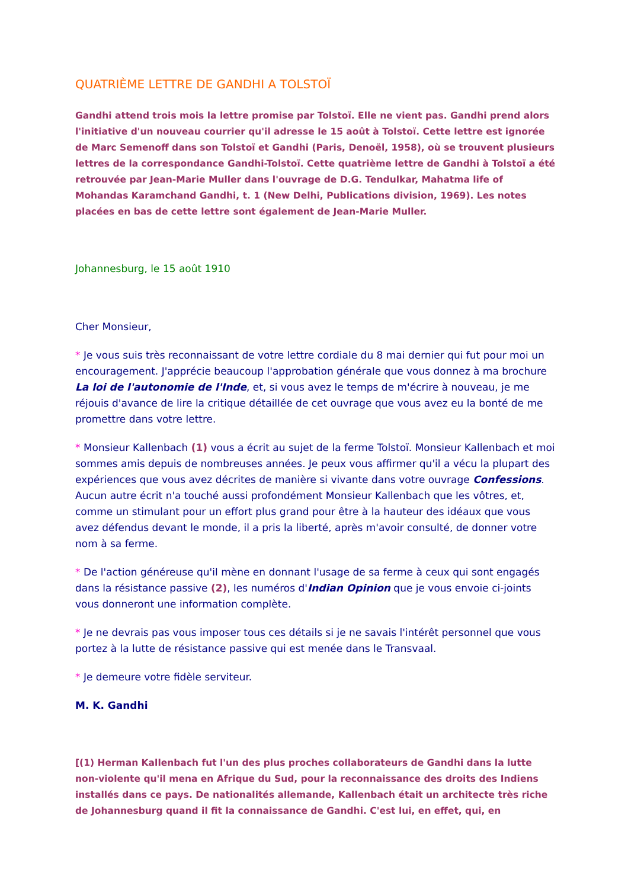QUATRIÈME LETTRE DE GANDHI A TOLSTOÏ
Gandhi attend trois mois la lettre promise par Tolstoï. Elle ne vient pas. Gandhi prend alors l'initiative d'un nouveau courrier qu'il adresse le 15 août à Tolstoï. Cette lettre est ignorée de Marc Semenoff dans son Tolstoï et Gandhi (Paris, Denoël, 1958), où se trouvent plusieurs lettres de la correspondance Gandhi-Tolstoï. Cette quatrième lettre de Gandhi à Tolstoï a été retrouvée par Jean-Marie Muller dans l'ouvrage de D.G. Tendulkar, Mahatma life of Mohandas Karamchand Gandhi, t. 1 (New Delhi, Publications division, 1969). Les notes placées en bas de cette lettre sont également de Jean-Marie Muller.
Johannesburg, le 15 août 1910
Cher Monsieur,
* Je vous suis très reconnaissant de votre lettre cordiale du 8 mai dernier qui fut pour moi un encouragement. J'apprécie beaucoup l'approbation générale que vous donnez à ma brochure La loi de l'autonomie de l'Inde, et, si vous avez le temps de m'écrire à nouveau, je me réjouis d'avance de lire la critique détaillée de cet ouvrage que vous avez eu la bonté de me promettre dans votre lettre.
* Monsieur Kallenbach (1) vous a écrit au sujet de la ferme Tolstoï. Monsieur Kallenbach et moi sommes amis depuis de nombreuses années. Je peux vous affirmer qu'il a vécu la plupart des expériences que vous avez décrites de manière si vivante dans votre ouvrage Confessions. Aucun autre écrit n'a touché aussi profondément Monsieur Kallenbach que les vôtres, et, comme un stimulant pour un effort plus grand pour être à la hauteur des idéaux que vous avez défendus devant le monde, il a pris la liberté, après m'avoir consulté, de donner votre nom à sa ferme.
* De l'action généreuse qu'il mène en donnant l'usage de sa ferme à ceux qui sont engagés dans la résistance passive (2), les numéros d'Indian Opinion que je vous envoie ci-joints vous donneront une information complète.
* Je ne devrais pas vous imposer tous ces détails si je ne savais l'intérêt personnel que vous portez à la lutte de résistance passive qui est menée dans le Transvaal.
* Je demeure votre fidèle serviteur.
M. K. Gandhi
[(1) Herman Kallenbach fut l'un des plus proches collaborateurs de Gandhi dans la lutte non-violente qu'il mena en Afrique du Sud, pour la reconnaissance des droits des Indiens installés dans ce pays. De nationalités allemande, Kallenbach était un architecte très riche de Johannesburg quand il fit la connaissance de Gandhi. C'est lui, en effet, qui, en